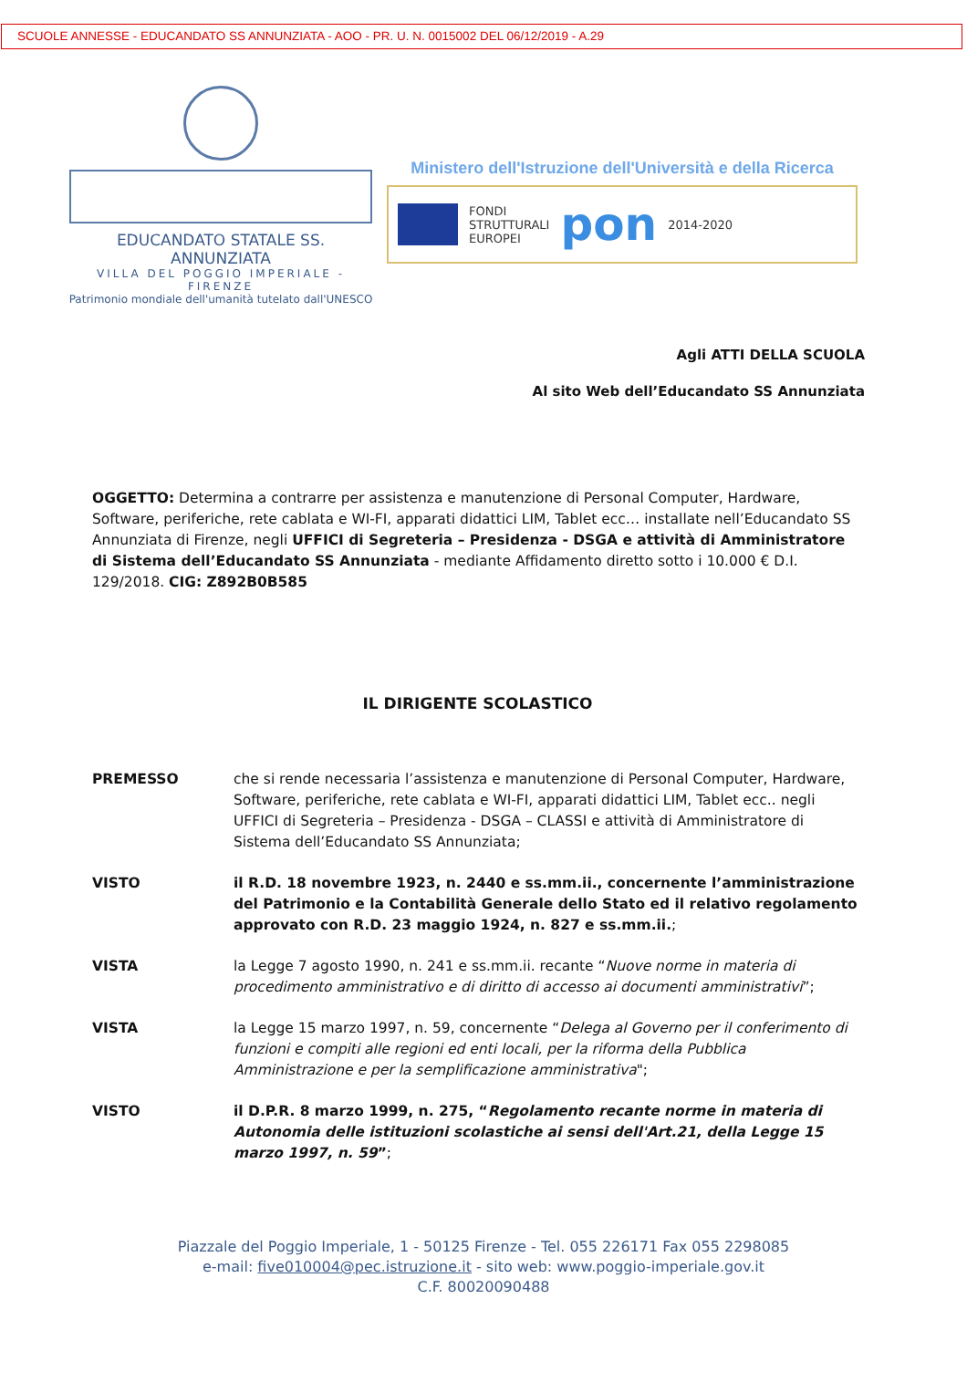SCUOLE ANNESSE - EDUCANDATO SS ANNUNZIATA - AOO - PR. U. N. 0015002 DEL 06/12/2019 - A.29
EDUCANDATO STATALE SS. ANNUNZIATA
VILLA DEL POGGIO IMPERIALE - FIRENZE
Patrimonio mondiale dell'umanità tutelato dall'UNESCO
Ministero dell'Istruzione dell'Università e della Ricerca
FONDI
STRUTTURALI
EUROPEI
pon
2014-2020
Agli ATTI DELLA SCUOLA
Al sito Web dell’Educandato SS Annunziata
OGGETTO: Determina a contrarre per assistenza e manutenzione di Personal Computer, Hardware, Software, periferiche, rete cablata e WI-FI, apparati didattici LIM, Tablet ecc… installate nell’Educandato SS Annunziata di Firenze, negli UFFICI di Segreteria – Presidenza - DSGA e attività di Amministratore di Sistema dell’Educandato SS Annunziata - mediante Affidamento diretto sotto i 10.000 € D.I. 129/2018. CIG: Z892B0B585
IL DIRIGENTE SCOLASTICO
PREMESSO che si rende necessaria l’assistenza e manutenzione di Personal Computer, Hardware, Software, periferiche, rete cablata e WI-FI, apparati didattici LIM, Tablet ecc.. negli UFFICI di Segreteria – Presidenza - DSGA – CLASSI e attività di Amministratore di Sistema dell’Educandato SS Annunziata;
VISTO il R.D. 18 novembre 1923, n. 2440 e ss.mm.ii., concernente l’amministrazione del Patrimonio e la Contabilità Generale dello Stato ed il relativo regolamento approvato con R.D. 23 maggio 1924, n. 827 e ss.mm.ii.;
VISTA la Legge 7 agosto 1990, n. 241 e ss.mm.ii. recante “Nuove norme in materia di procedimento amministrativo e di diritto di accesso ai documenti amministrativi”;
VISTA la Legge 15 marzo 1997, n. 59, concernente “Delega al Governo per il conferimento di funzioni e compiti alle regioni ed enti locali, per la riforma della Pubblica Amministrazione e per la semplificazione amministrativa";
VISTO il D.P.R. 8 marzo 1999, n. 275, “Regolamento recante norme in materia di Autonomia delle istituzioni scolastiche ai sensi dell'Art.21, della Legge 15 marzo 1997, n. 59”;
Piazzale del Poggio Imperiale, 1 - 50125 Firenze - Tel. 055 226171 Fax 055 2298085
e-mail: five010004@pec.istruzione.it - sito web: www.poggio-imperiale.gov.it
C.F. 80020090488